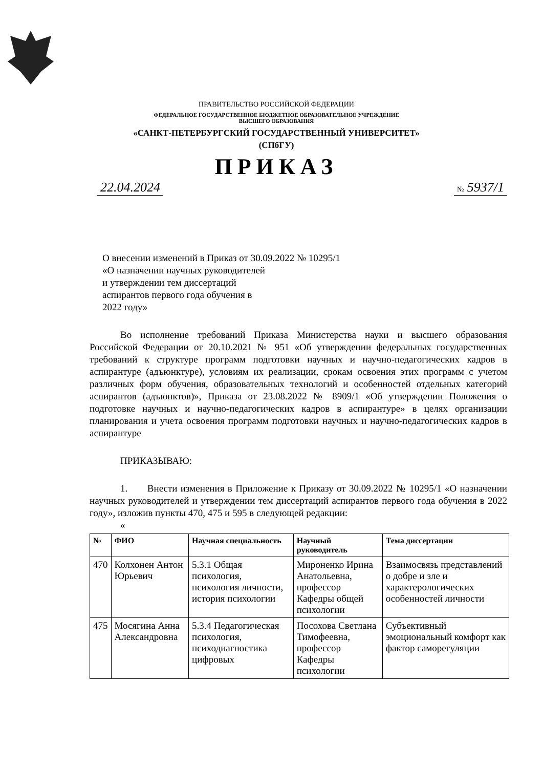ПРАВИТЕЛЬСТВО РОССИЙСКОЙ ФЕДЕРАЦИИ
ФЕДЕРАЛЬНОЕ ГОСУДАРСТВЕННОЕ БЮДЖЕТНОЕ ОБРАЗОВАТЕЛЬНОЕ УЧРЕЖДЕНИЕ
ВЫСШЕГО ОБРАЗОВАНИЯ
«САНКТ-ПЕТЕРБУРГСКИЙ ГОСУДАРСТВЕННЫЙ УНИВЕРСИТЕТ»
(СПбГУ)
ПРИКАЗ
22.04.2024 № 5937/1
О внесении изменений в Приказ от 30.09.2022 № 10295/1
«О назначении научных руководителей
и утверждении тем диссертаций
аспирантов первого года обучения в
2022 году»
Во исполнение требований Приказа Министерства науки и высшего образования Российской Федерации от 20.10.2021 № 951 «Об утверждении федеральных государственных требований к структуре программ подготовки научных и научно-педагогических кадров в аспирантуре (адъюнктуре), условиям их реализации, срокам освоения этих программ с учетом различных форм обучения, образовательных технологий и особенностей отдельных категорий аспирантов (адъюнктов)», Приказа от 23.08.2022 № 8909/1 «Об утверждении Положения о подготовке научных и научно-педагогических кадров в аспирантуре» в целях организации планирования и учета освоения программ подготовки научных и научно-педагогических кадров в аспирантуре
ПРИКАЗЫВАЮ:
1. Внести изменения в Приложение к Приказу от 30.09.2022 № 10295/1 «О назначении научных руководителей и утверждении тем диссертаций аспирантов первого года обучения в 2022 году», изложив пункты 470, 475 и 595 в следующей редакции:
«
| № | ФИО | Научная специальность | Научный руководитель | Тема диссертации |
| --- | --- | --- | --- | --- |
| 470 | Колхонен Антон Юрьевич | 5.3.1 Общая психология, психология личности, история психологии | Мироненко Ирина Анатольевна, профессор Кафедры общей психологии | Взаимосвязь представлений о добре и зле и характерологических особенностей личности |
| 475 | Мосягина Анна Александровна | 5.3.4 Педагогическая психология, психодиагностика цифровых | Посохова Светлана Тимофеевна, профессор Кафедры психологии | Субъективный эмоциональный комфорт как фактор саморегуляции |